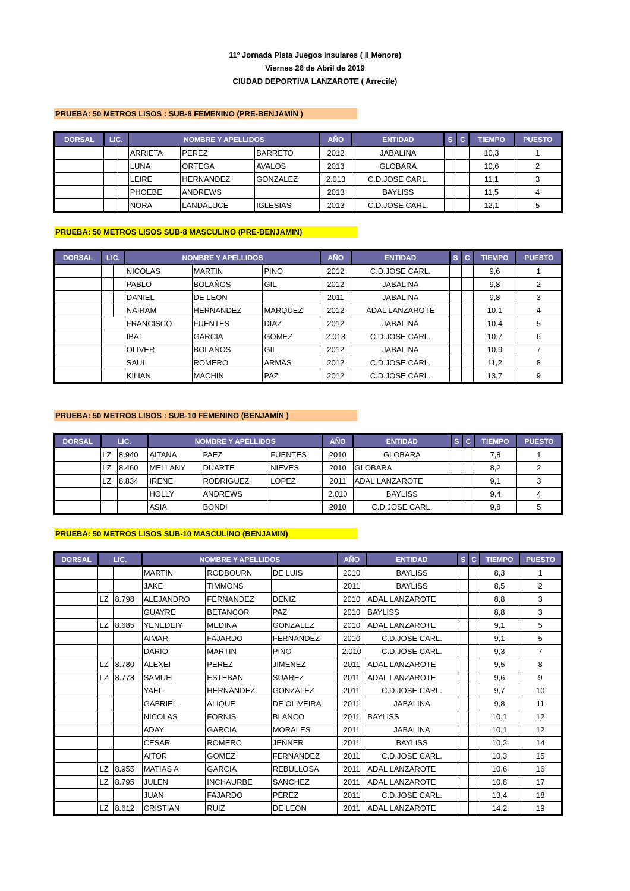11º Jornada Pista Juegos Insulares ( II Menore)
Viernes 26 de Abril de 2019
CIUDAD DEPORTIVA LANZAROTE ( Arrecife)
PRUEBA: 50 METROS LISOS : SUB-8 FEMENINO (PRE-BENJAMÍN )
| DORSAL | LIC. | | NOMBRE Y APELLIDOS | | | AÑO | ENTIDAD | S | C | TIEMPO | PUESTO |
| --- | --- | --- | --- | --- | --- | --- | --- | --- | --- | --- | --- |
| | | | ARRIETA | PEREZ | BARRETO | 2012 | JABALINA | | | 10,3 | 1 |
| | | | LUNA | ORTEGA | AVALOS | 2013 | GLOBARA | | | 10,6 | 2 |
| | | | LEIRE | HERNANDEZ | GONZALEZ | 2.013 | C.D.JOSE CARL. | | | 11,1 | 3 |
| | | | PHOEBE | ANDREWS | | 2013 | BAYLISS | | | 11,5 | 4 |
| | | | NORA | LANDALUCE | IGLESIAS | 2013 | C.D.JOSE CARL. | | | 12,1 | 5 |
PRUEBA: 50 METROS LISOS SUB-8 MASCULINO (PRE-BENJAMIN)
| DORSAL | LIC. | | NOMBRE Y APELLIDOS | | | AÑO | ENTIDAD | S | C | TIEMPO | PUESTO |
| --- | --- | --- | --- | --- | --- | --- | --- | --- | --- | --- | --- |
| | | | NICOLAS | MARTIN | PINO | 2012 | C.D.JOSE CARL. | | | 9,6 | 1 |
| | | | PABLO | BOLAÑOS | GIL | 2012 | JABALINA | | | 9,8 | 2 |
| | | | DANIEL | DE LEON | | 2011 | JABALINA | | | 9,8 | 3 |
| | | | NAIRAM | HERNANDEZ | MARQUEZ | 2012 | ADAL LANZAROTE | | | 10,1 | 4 |
| | | | FRANCISCO | FUENTES | DIAZ | 2012 | JABALINA | | | 10,4 | 5 |
| | | | IBAI | GARCIA | GOMEZ | 2.013 | C.D.JOSE CARL. | | | 10,7 | 6 |
| | | | OLIVER | BOLAÑOS | GIL | 2012 | JABALINA | | | 10,9 | 7 |
| | | | SAUL | ROMERO | ARMAS | 2012 | C.D.JOSE CARL. | | | 11,2 | 8 |
| | | | KILIAN | MACHIN | PAZ | 2012 | C.D.JOSE CARL. | | | 13,7 | 9 |
PRUEBA: 50 METROS LISOS : SUB-10 FEMENINO (BENJAMÍN )
| DORSAL | LIC. | | NOMBRE Y APELLIDOS | | | AÑO | ENTIDAD | S | C | TIEMPO | PUESTO |
| --- | --- | --- | --- | --- | --- | --- | --- | --- | --- | --- | --- |
| | LZ | 8.940 | AITANA | PAEZ | FUENTES | 2010 | GLOBARA | | | 7,8 | 1 |
| | LZ | 8.460 | MELLANY | DUARTE | NIEVES | 2010 | GLOBARA | | | 8,2 | 2 |
| | LZ | 8.834 | IRENE | RODRIGUEZ | LOPEZ | 2011 | ADAL LANZAROTE | | | 9,1 | 3 |
| | | | HOLLY | ANDREWS | | 2.010 | BAYLISS | | | 9,4 | 4 |
| | | | ASIA | BONDI | | 2010 | C.D.JOSE CARL. | | | 9,8 | 5 |
PRUEBA: 50 METROS LISOS SUB-10 MASCULINO (BENJAMIN)
| DORSAL | LIC. | | NOMBRE Y APELLIDOS | | | AÑO | ENTIDAD | S | C | TIEMPO | PUESTO |
| --- | --- | --- | --- | --- | --- | --- | --- | --- | --- | --- | --- |
| | | | MARTIN | RODBOURN | DE LUIS | 2010 | BAYLISS | | | 8,3 | 1 |
| | | | JAKE | TIMMONS | | 2011 | BAYLISS | | | 8,5 | 2 |
| | LZ | 8.798 | ALEJANDRO | FERNANDEZ | DENIZ | 2010 | ADAL LANZAROTE | | | 8,8 | 3 |
| | | | GUAYRE | BETANCOR | PAZ | 2010 | BAYLISS | | | 8,8 | 3 |
| | LZ | 8.685 | YENEDEIY | MEDINA | GONZALEZ | 2010 | ADAL LANZAROTE | | | 9,1 | 5 |
| | | | AIMAR | FAJARDO | FERNANDEZ | 2010 | C.D.JOSE CARL. | | | 9,1 | 5 |
| | | | DARIO | MARTIN | PINO | 2.010 | C.D.JOSE CARL. | | | 9,3 | 7 |
| | LZ | 8.780 | ALEXEI | PEREZ | JIMENEZ | 2011 | ADAL LANZAROTE | | | 9,5 | 8 |
| | LZ | 8.773 | SAMUEL | ESTEBAN | SUAREZ | 2011 | ADAL LANZAROTE | | | 9,6 | 9 |
| | | | YAEL | HERNANDEZ | GONZALEZ | 2011 | C.D.JOSE CARL. | | | 9,7 | 10 |
| | | | GABRIEL | ALIQUE | DE OLIVEIRA | 2011 | JABALINA | | | 9,8 | 11 |
| | | | NICOLAS | FORNIS | BLANCO | 2011 | BAYLISS | | | 10,1 | 12 |
| | | | ADAY | GARCIA | MORALES | 2011 | JABALINA | | | 10,1 | 12 |
| | | | CESAR | ROMERO | JENNER | 2011 | BAYLISS | | | 10,2 | 14 |
| | | | AITOR | GOMEZ | FERNANDEZ | 2011 | C.D.JOSE CARL. | | | 10,3 | 15 |
| | LZ | 8.955 | MATIAS A | GARCIA | REBULLOSA | 2011 | ADAL LANZAROTE | | | 10,6 | 16 |
| | LZ | 8.795 | JULEN | INCHAURBE | SANCHEZ | 2011 | ADAL LANZAROTE | | | 10,8 | 17 |
| | | | JUAN | FAJARDO | PEREZ | 2011 | C.D.JOSE CARL. | | | 13,4 | 18 |
| | LZ | 8.612 | CRISTIAN | RUIZ | DE LEON | 2011 | ADAL LANZAROTE | | | 14,2 | 19 |